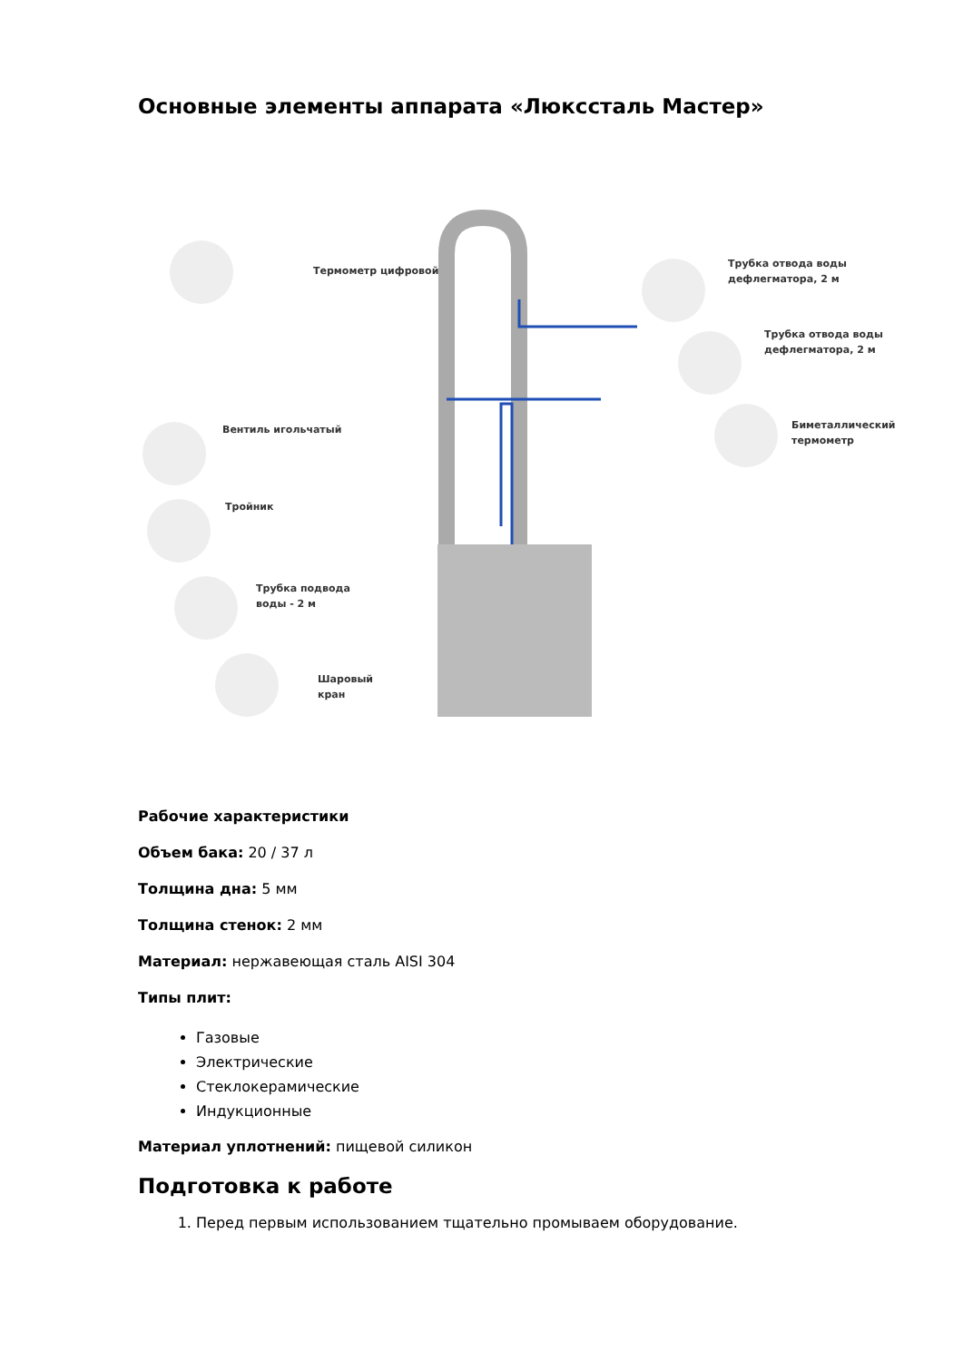Основные элементы аппарата «Люксcталь Мастер»
Термометр цифровой
Трубка отвода воды
дефлегматора, 2 м
Трубка отвода воды
дефлегматора, 2 м
Вентиль игольчатый
Биметаллический
термометр
Тройник
Трубка подвода
воды - 2 м
Шаровый
кран
Рабочие характеристики
Объем бака: 20 / 37 л
Толщина дна: 5 мм
Толщина стенок: 2 мм
Материал: нержавеющая сталь AISI 304
Типы плит:
Газовые
Электрические
Стеклокерамические
Индукционные
Материал уплотнений: пищевой силикон
Подготовка к работе
1. Перед первым использованием тщательно промываем оборудование.